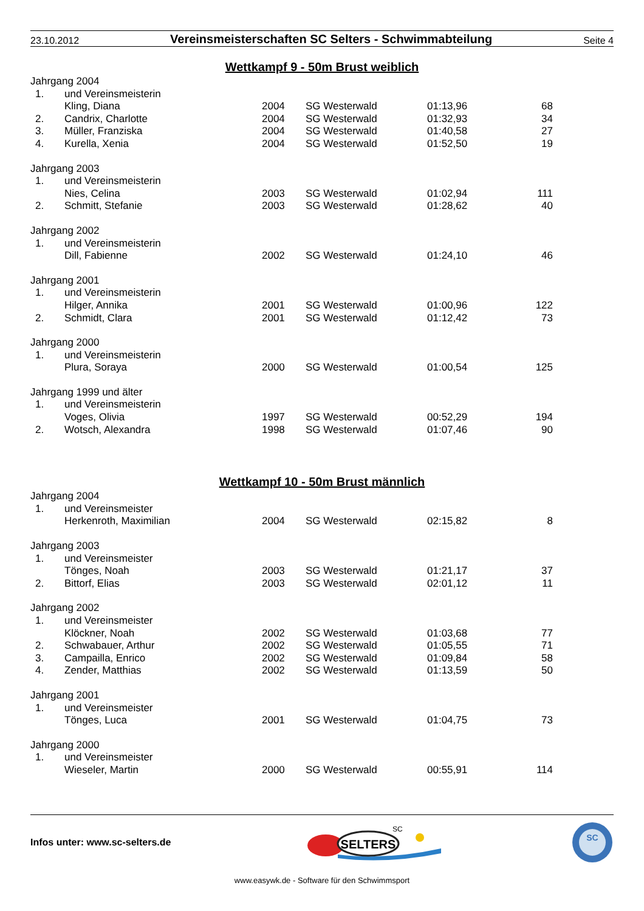23.10.2012
Vereinsmeisterschaften SC Selters - Schwimmabteilung
Seite 4
Wettkampf 9 - 50m Brust weiblich
| Jahrgang 2004 | | | | | |
| 1. | und Vereinsmeisterin | | | | |
| | Kling, Diana | 2004 | SG Westerwald | 01:13,96 | 68 |
| 2. | Candrix, Charlotte | 2004 | SG Westerwald | 01:32,93 | 34 |
| 3. | Müller, Franziska | 2004 | SG Westerwald | 01:40,58 | 27 |
| 4. | Kurella, Xenia | 2004 | SG Westerwald | 01:52,50 | 19 |
| Jahrgang 2003 | | | | | |
| 1. | und Vereinsmeisterin | | | | |
| | Nies, Celina | 2003 | SG Westerwald | 01:02,94 | 111 |
| 2. | Schmitt, Stefanie | 2003 | SG Westerwald | 01:28,62 | 40 |
| Jahrgang 2002 | | | | | |
| 1. | und Vereinsmeisterin | | | | |
| | Dill, Fabienne | 2002 | SG Westerwald | 01:24,10 | 46 |
| Jahrgang 2001 | | | | | |
| 1. | und Vereinsmeisterin | | | | |
| | Hilger, Annika | 2001 | SG Westerwald | 01:00,96 | 122 |
| 2. | Schmidt, Clara | 2001 | SG Westerwald | 01:12,42 | 73 |
| Jahrgang 2000 | | | | | |
| 1. | und Vereinsmeisterin | | | | |
| | Plura, Soraya | 2000 | SG Westerwald | 01:00,54 | 125 |
| Jahrgang 1999 und älter | | | | | |
| 1. | und Vereinsmeisterin | | | | |
| | Voges, Olivia | 1997 | SG Westerwald | 00:52,29 | 194 |
| 2. | Wotsch, Alexandra | 1998 | SG Westerwald | 01:07,46 | 90 |
Wettkampf 10 - 50m Brust männlich
| Jahrgang 2004 | | | | | |
| 1. | und Vereinsmeister | | | | |
| | Herkenroth, Maximilian | 2004 | SG Westerwald | 02:15,82 | 8 |
| Jahrgang 2003 | | | | | |
| 1. | und Vereinsmeister | | | | |
| | Tönges, Noah | 2003 | SG Westerwald | 01:21,17 | 37 |
| 2. | Bittorf, Elias | 2003 | SG Westerwald | 02:01,12 | 11 |
| Jahrgang 2002 | | | | | |
| 1. | und Vereinsmeister | | | | |
| | Klöckner, Noah | 2002 | SG Westerwald | 01:03,68 | 77 |
| 2. | Schwabauer, Arthur | 2002 | SG Westerwald | 01:05,55 | 71 |
| 3. | Campailla, Enrico | 2002 | SG Westerwald | 01:09,84 | 58 |
| 4. | Zender, Matthias | 2002 | SG Westerwald | 01:13,59 | 50 |
| Jahrgang 2001 | | | | | |
| 1. | und Vereinsmeister | | | | |
| | Tönges, Luca | 2001 | SG Westerwald | 01:04,75 | 73 |
| Jahrgang 2000 | | | | | |
| 1. | und Vereinsmeister | | | | |
| | Wieseler, Martin | 2000 | SG Westerwald | 00:55,91 | 114 |
Infos unter: www.sc-selters.de
SELTERS
SC
SC
www.easywk.de - Software für den Schwimmsport